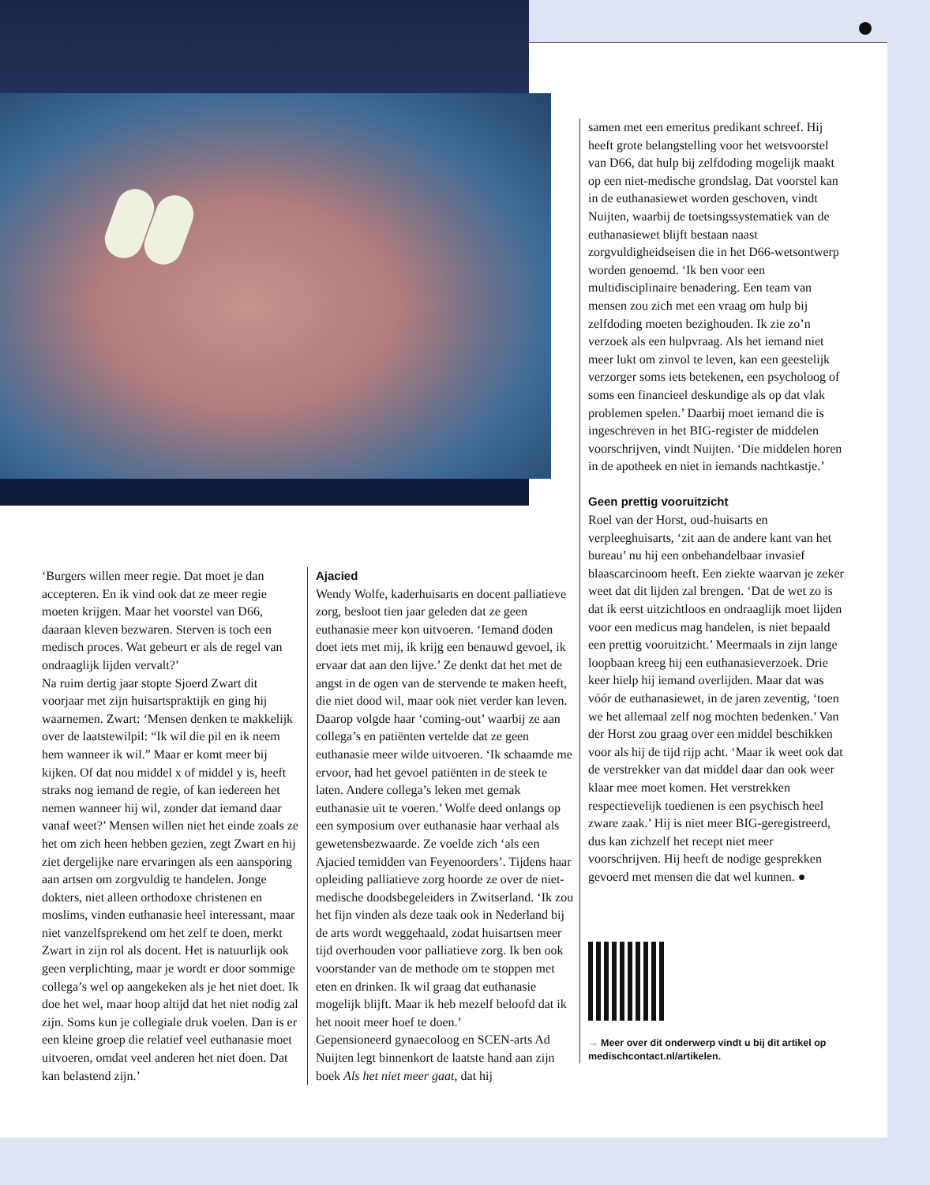‘Burgers willen meer regie. Dat moet je dan accepteren. En ik vind ook dat ze meer regie moeten krijgen. Maar het voorstel van D66, daaraan kleven bezwaren. Sterven is toch een medisch proces. Wat gebeurt er als de regel van ondraaglijk lijden vervalt?’
Na ruim dertig jaar stopte Sjoerd Zwart dit voorjaar met zijn huisartspraktijk en ging hij waarnemen. Zwart: ‘Mensen denken te makkelijk over de laatstewilpil: “Ik wil die pil en ik neem hem wanneer ik wil.” Maar er komt meer bij kijken. Of dat nou middel x of middel y is, heeft straks nog iemand de regie, of kan iedereen het nemen wanneer hij wil, zonder dat iemand daar vanaf weet?’ Mensen willen niet het einde zoals ze het om zich heen hebben gezien, zegt Zwart en hij ziet dergelijke nare ervaringen als een aansporing aan artsen om zorgvuldig te handelen. Jonge dokters, niet alleen orthodoxe christenen en moslims, vinden euthanasie heel interessant, maar niet vanzelfsprekend om het zelf te doen, merkt Zwart in zijn rol als docent. Het is natuurlijk ook geen verplichting, maar je wordt er door sommige collega’s wel op aangekeken als je het niet doet. Ik doe het wel, maar hoop altijd dat het niet nodig zal zijn. Soms kun je collegiale druk voelen. Dan is er een kleine groep die relatief veel euthanasie moet uitvoeren, omdat veel anderen het niet doen. Dat kan belastend zijn.’
Ajacied
Wendy Wolfe, kaderhuisarts en docent palliatieve zorg, besloot tien jaar geleden dat ze geen euthanasie meer kon uitvoeren. ‘Iemand doden doet iets met mij, ik krijg een benauwd gevoel, ik ervaar dat aan den lijve.’ Ze denkt dat het met de angst in de ogen van de stervende te maken heeft, die niet dood wil, maar ook niet verder kan leven. Daarop volgde haar ‘coming-out’ waarbij ze aan collega’s en patiënten vertelde dat ze geen euthanasie meer wilde uitvoeren. ‘Ik schaamde me ervoor, had het gevoel patiënten in de steek te laten. Andere collega’s leken met gemak euthanasie uit te voeren.’ Wolfe deed onlangs op een symposium over euthanasie haar verhaal als gewetensbezwaarde. Ze voelde zich ‘als een Ajacied temidden van Feyenoorders’. Tijdens haar opleiding palliatieve zorg hoorde ze over de niet-medische doodsbegeleiders in Zwitserland. ‘Ik zou het fijn vinden als deze taak ook in Nederland bij de arts wordt weggehaald, zodat huisartsen meer tijd overhouden voor palliatieve zorg. Ik ben ook voorstander van de methode om te stoppen met eten en drinken. Ik wil graag dat euthanasie mogelijk blijft. Maar ik heb mezelf beloofd dat ik het nooit meer hoef te doen.’
Gepensioneerd gynaecoloog en SCEN-arts Ad Nuijten legt binnenkort de laatste hand aan zijn boek Als het niet meer gaat, dat hij
samen met een emeritus predikant schreef. Hij heeft grote belangstelling voor het wetsvoorstel van D66, dat hulp bij zelfdoding mogelijk maakt op een niet-medische grondslag. Dat voorstel kan in de euthanasiewet worden geschoven, vindt Nuijten, waarbij de toetsingssystematiek van de euthanasiewet blijft bestaan naast zorgvuldigheidseisen die in het D66-wetsontwerp worden genoemd. ‘Ik ben voor een multidisciplinaire benadering. Een team van mensen zou zich met een vraag om hulp bij zelfdoding moeten bezighouden. Ik zie zo’n verzoek als een hulpvraag. Als het iemand niet meer lukt om zinvol te leven, kan een geestelijk verzorger soms iets betekenen, een psycholoog of soms een financieel deskundige als op dat vlak problemen spelen.’ Daarbij moet iemand die is ingeschreven in het BIG-register de middelen voorschrijven, vindt Nuijten. ‘Die middelen horen in de apotheek en niet in iemands nachtkastje.’
Geen prettig vooruitzicht
Roel van der Horst, oud-huisarts en verpleeghuisarts, ‘zit aan de andere kant van het bureau’ nu hij een onbehandelbaar invasief blaascarcinoom heeft. Een ziekte waarvan je zeker weet dat dit lijden zal brengen. ‘Dat de wet zo is dat ik eerst uitzichtloos en ondraaglijk moet lijden voor een medicus mag handelen, is niet bepaald een prettig vooruitzicht.’ Meermaals in zijn lange loopbaan kreeg hij een euthanasieverzoek. Drie keer hielp hij iemand overlijden. Maar dat was vóór de euthanasiewet, in de jaren zeventig, ‘toen we het allemaal zelf nog mochten bedenken.’ Van der Horst zou graag over een middel beschikken voor als hij de tijd rijp acht. ‘Maar ik weet ook dat de verstrekker van dat middel daar dan ook weer klaar mee moet komen. Het verstrekken respectievelijk toedienen is een psychisch heel zware zaak.’ Hij is niet meer BIG-geregistreerd, dus kan zichzelf het recept niet meer voorschrijven. Hij heeft de nodige gesprekken gevoerd met mensen die dat wel kunnen. ●
→ Meer over dit onderwerp vindt u bij dit artikel op medischcontact.nl/artikelen.